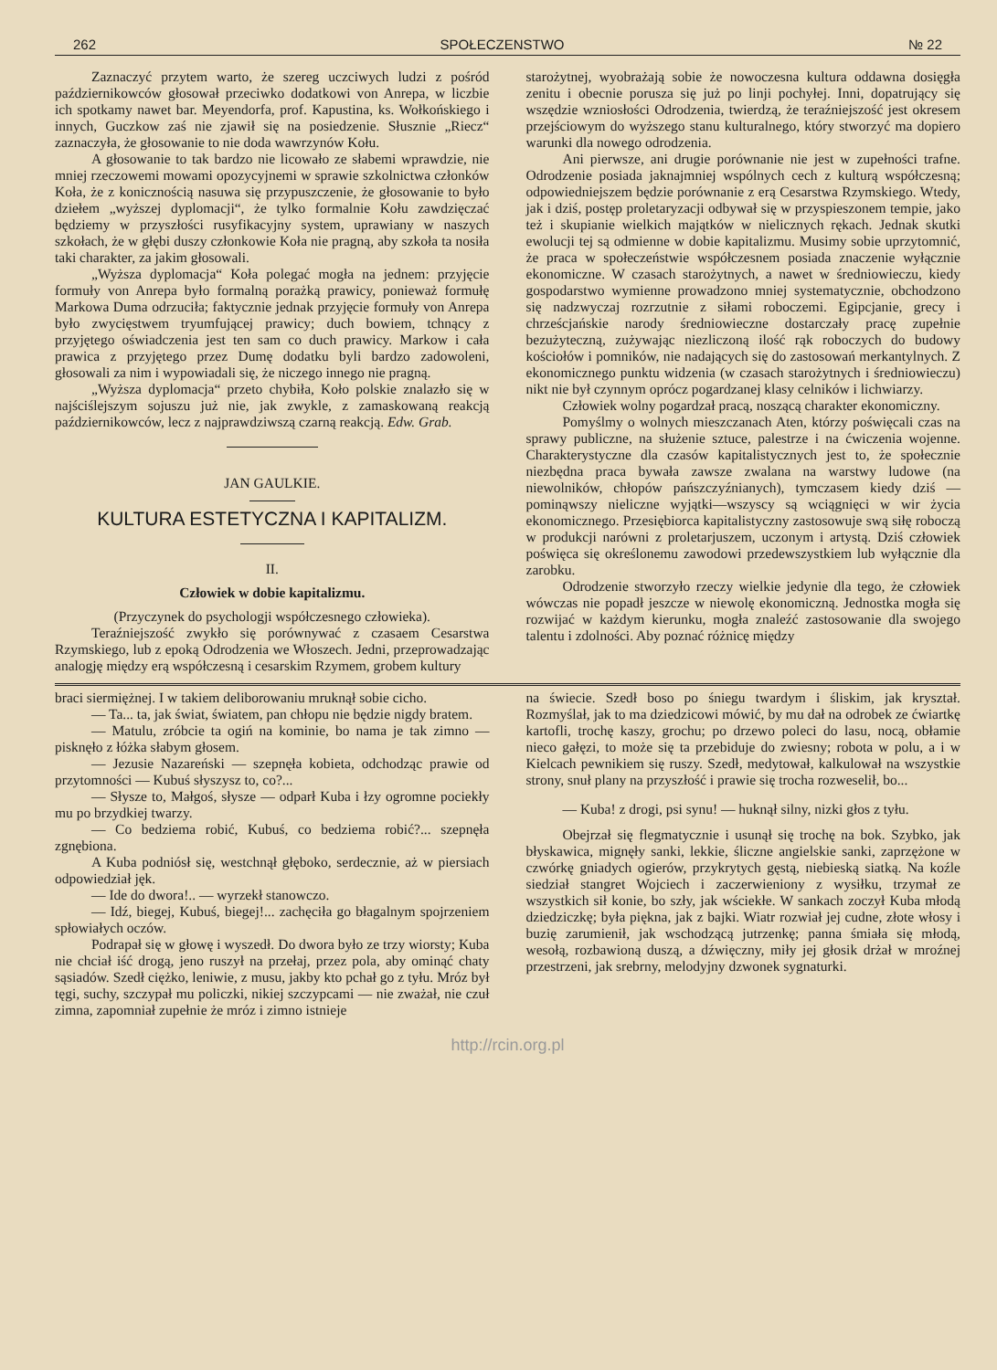262 SPOŁECZENSTWO № 22
Zaznaczyć przytem warto, że szereg uczciwych ludzi z pośród październikowców głosował przeciwko dodatkowi von Anrepa, w liczbie ich spotkamy nawet bar. Meyendorfa, prof. Kapustina, ks. Wołkońskiego i innych, Guczkow zaś nie zjawił się na posiedzenie. Słusznie „Riecz“ zaznaczyła, że głosowanie to nie doda wawrzynów Kołu.
A głosowanie to tak bardzo nie licowało ze słabemi wprawdzie, nie mniej rzeczowemi mowami opozycyjnemi w sprawie szkolnictwa członków Koła, że z konicznością nasuwa się przypuszczenie, że głosowanie to było dziełem „wyższej dyplomacji“, że tylko formalnie Kołu zawdzięczać będziemy w przyszłości rusyfikacyjny system, uprawiany w naszych szkołach, że w głębi duszy członkowie Koła nie pragną, aby szkoła ta nosiła taki charakter, za jakim głosowali.
„Wyższa dyplomacja“ Koła polegać mogła na jednem: przyjęcie formuły von Anrepa było formalną porażką prawicy, ponieważ formułę Markowa Duma odrzuciła; faktycznie jednak przyjęcie formuły von Anrepa było zwycięstwem tryumfującej prawicy; duch bowiem, tchnący z przyjętego oświadczenia jest ten sam co duch prawicy. Markow i cała prawica z przyjętego przez Dumę dodatku byli bardzo zadowoleni, głosowali za nim i wypowiadali się, że niczego innego nie pragną.
„Wyższa dyplomacja“ przeto chybiła, Koło polskie znalazło się w najściślejszym sojuszu już nie, jak zwykle, z zamaskowaną reakcją październikowców, lecz z najprawdziwszą czarną reakcją. Edw. Grab.
JAN GAULKIE.
KULTURA ESTETYCZNA I KAPITALIZM.
II.
Człowiek w dobie kapitalizmu.
(Przyczynek do psychologji współczesnego człowieka).
Teraźniejszość zwykło się porównywać z czasaem Cesarstwa Rzymskiego, lub z epoką Odrodzenia we Włoszech. Jedni, przeprowadzając analogję między erą współczesną i cesarskim Rzymem, grobem kultury
starożytnej, wyobrażają sobie że nowoczesna kultura oddawna dosięgła zenitu i obecnie porusza się już po linji pochyłej. Inni, dopatrujący się wszędzie wzniosłości Odrodzenia, twierdzą, że teraźniejszość jest okresem przejściowym do wyższego stanu kulturalnego, który stworzyć ma dopiero warunki dla nowego odrodzenia.
Ani pierwsze, ani drugie porównanie nie jest w zupełności trafne. Odrodzenie posiada jaknajmniej wspólnych cech z kulturą współczesną; odpowiedniejszem będzie porównanie z erą Cesarstwa Rzymskiego. Wtedy, jak i dziś, postęp proletaryzacji odbywał się w przyspieszonem tempie, jako też i skupianie wielkich majątków w nielicznych rękach. Jednak skutki ewolucji tej są odmienne w dobie kapitalizmu. Musimy sobie uprzytomnić, że praca w społeczeństwie współczesnem posiada znaczenie wyłącznie ekonomiczne. W czasach starożytnych, a nawet w średniowieczu, kiedy gospodarstwo wymienne prowadzono mniej systematycznie, obchodzono się nadzwyczaj rozrzutnie z siłami roboczemi. Egipcjanie, grecy i chrześcjańskie narody średniowieczne dostarczały pracę zupełnie bezużyteczną, zużywając niezliczoną ilość rąk roboczych do budowy kościołów i pomników, nie nadających się do zastosowań merkantylnych. Z ekonomicznego punktu widzenia (w czasach starożytnych i średniowieczu) nikt nie był czynnym oprócz pogardzanej klasy celników i lichwiarzy.
Człowiek wolny pogardzał pracą, noszącą charakter ekonomiczny.
Pomyślmy o wolnych mieszczanach Aten, którzy poświęcali czas na sprawy publiczne, na służenie sztuce, palestrze i na ćwiczenia wojenne. Charakterystyczne dla czasów kapitalistycznych jest to, że społecznie niezbędna praca bywała zawsze zwalana na warstwy ludowe (na niewolników, chłopów pańszczyźnianych), tymczasem kiedy dziś — pominąwszy nieliczne wyjątki—wszyscy są wciągnięci w wir życia ekonomicznego. Przesiębiorca kapitalistyczny zastosowuje swą siłę roboczą w produkcji narówni z proletarjuszem, uczonym i artystą. Dziś człowiek poświęca się określonemu zawodowi przedewszystkiem lub wyłącznie dla zarobku.
Odrodzenie stworzyło rzeczy wielkie jedynie dla tego, że człowiek wówczas nie popadł jeszcze w niewolę ekonomiczną. Jednostka mogła się rozwijać w każdym kierunku, mogła znaleźć zastosowanie dla swojego talentu i zdolności. Aby poznać różnicę między
braci siermiężnej. I w takiem deliborowaniu mruknął sobie cicho.
— Ta... ta, jak świat, światem, pan chłopu nie będzie nigdy bratem.
— Matulu, zróbcie ta ogiń na kominie, bo nama je tak zimno — pisknęło z łóżka słabym głosem.
— Jezusie Nazareński — szepnęła kobieta, odchodząc prawie od przytomności — Kubuś słyszysz to, co?...
— Słysze to, Małgoś, słysze — odparł Kuba i łzy ogromne pociekły mu po brzydkiej twarzy.
— Co bedziema robić, Kubuś, co bedziema robić?... szepnęła zgnębiona.
A Kuba podniósł się, westchnął głęboko, serdecznie, aż w piersiach odpowiedział jęk.
— Ide do dwora!.. — wyrzekł stanowczo.
— Idź, biegej, Kubuś, biegej!... zachęciła go błagalnym spojrzeniem spłowiałych oczów.
Podrapał się w głowę i wyszedł. Do dwora było ze trzy wiorsty; Kuba nie chciał iść drogą, jeno ruszył na przełaj, przez pola, aby ominąć chaty sąsiadów. Szedł ciężko, leniwie, z musu, jakby kto pchał go z tyłu. Mróz był tęgi, suchy, szczypał mu policzki, nikiej szczypcami — nie zważał, nie czuł zimna, zapomniał zupełnie że mróz i zimno istnieje
na świecie. Szedł boso po śniegu twardym i śliskim, jak kryształ. Rozmyślał, jak to ma dziedzicowi mówić, by mu dał na odrobek ze ćwiartkę kartofli, trochę kaszy, grochu; po drzewo poleci do lasu, nocą, obłamie nieco gałęzi, to może się ta przebiduje do zwiesny; robota w polu, a i w Kielcach pewnikiem się ruszy. Szedł, medytował, kalkulował na wszystkie strony, snuł plany na przyszłość i prawie się trocha rozweselił, bo...
— Kuba! z drogi, psi synu! — huknął silny, nizki głos z tyłu.
Obejrzał się flegmatycznie i usunął się trochę na bok. Szybko, jak błyskawica, mignęły sanki, lekkie, śliczne angielskie sanki, zaprzężone w czwórkę gniadych ogierów, przykrytych gęstą, niebieską siatką. Na koźle siedział stangret Wojciech i zaczerwieniony z wysiłku, trzymał ze wszystkich sił konie, bo szły, jak wściekłe. W sankach zoczył Kuba młodą dziedziczkę; była piękna, jak z bajki. Wiatr rozwiał jej cudne, złote włosy i buzię zarumienił, jak wschodzącą jutrzenkę; panna śmiała się młodą, wesołą, rozbawioną duszą, a dźwięczny, miły jej głosik drżał w mroźnej przestrzeni, jak srebrny, melodyjny dzwonek sygnaturki.
http://rcin.org.pl